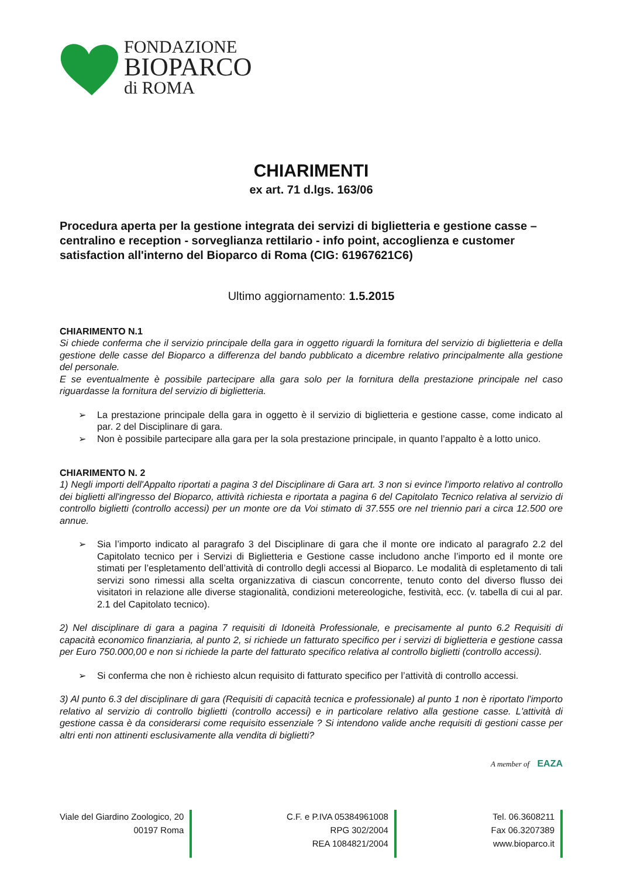FONDAZIONE
BIOPARCO
di ROMA
CHIARIMENTI
ex art. 71 d.lgs. 163/06
Procedura aperta per la gestione integrata dei servizi di biglietteria e gestione casse – centralino e reception - sorveglianza rettilario - info point, accoglienza e customer satisfaction all'interno del Bioparco di Roma (CIG: 61967621C6)
Ultimo aggiornamento: 1.5.2015
CHIARIMENTO N.1
Si chiede conferma che il servizio principale della gara in oggetto riguardi la fornitura del servizio di biglietteria e della gestione delle casse del Bioparco a differenza del bando pubblicato a dicembre relativo principalmente alla gestione del personale.
E se eventualmente è possibile partecipare alla gara solo per la fornitura della prestazione principale nel caso riguardasse la fornitura del servizio di biglietteria.
➢ La prestazione principale della gara in oggetto è il servizio di biglietteria e gestione casse, come indicato al par. 2 del Disciplinare di gara.
➢ Non è possibile partecipare alla gara per la sola prestazione principale, in quanto l’appalto è a lotto unico.
CHIARIMENTO N. 2
1) Negli importi dell'Appalto riportati a pagina 3 del Disciplinare di Gara art. 3 non si evince l'importo relativo al controllo dei biglietti all'ingresso del Bioparco, attività richiesta e riportata a pagina 6 del Capitolato Tecnico relativa al servizio di controllo biglietti (controllo accessi) per un monte ore da Voi stimato di 37.555 ore nel triennio pari a circa 12.500 ore annue.
➢ Sia l’importo indicato al paragrafo 3 del Disciplinare di gara che il monte ore indicato al paragrafo 2.2 del Capitolato tecnico per i Servizi di Biglietteria e Gestione casse includono anche l’importo ed il monte ore stimati per l’espletamento dell’attività di controllo degli accessi al Bioparco. Le modalità di espletamento di tali servizi sono rimessi alla scelta organizzativa di ciascun concorrente, tenuto conto del diverso flusso dei visitatori in relazione alle diverse stagionalità, condizioni metereologiche, festività, ecc. (v. tabella di cui al par. 2.1 del Capitolato tecnico).
2) Nel disciplinare di gara a pagina 7 requisiti di Idoneità Professionale, e precisamente al punto 6.2 Requisiti di capacità economico finanziaria, al punto 2, si richiede un fatturato specifico per i servizi di biglietteria e gestione cassa per Euro 750.000,00 e non si richiede la parte del fatturato specifico relativa al controllo biglietti (controllo accessi).
➢ Si conferma che non è richiesto alcun requisito di fatturato specifico per l’attività di controllo accessi.
3) Al punto 6.3 del disciplinare di gara (Requisiti di capacità tecnica e professionale) al punto 1 non è riportato l'importo relativo al servizio di controllo biglietti (controllo accessi) e in particolare relativo alla gestione casse. L'attività di gestione cassa è da considerarsi come requisito essenziale ? Si intendono valide anche requisiti di gestioni casse per altri enti non attinenti esclusivamente alla vendita di biglietti?
A member of EAZA
Viale del Giardino Zoologico, 20
00197 Roma
C.F. e P.IVA 05384961008
RPG 302/2004
REA 1084821/2004
Tel. 06.3608211
Fax 06.3207389
www.bioparco.it